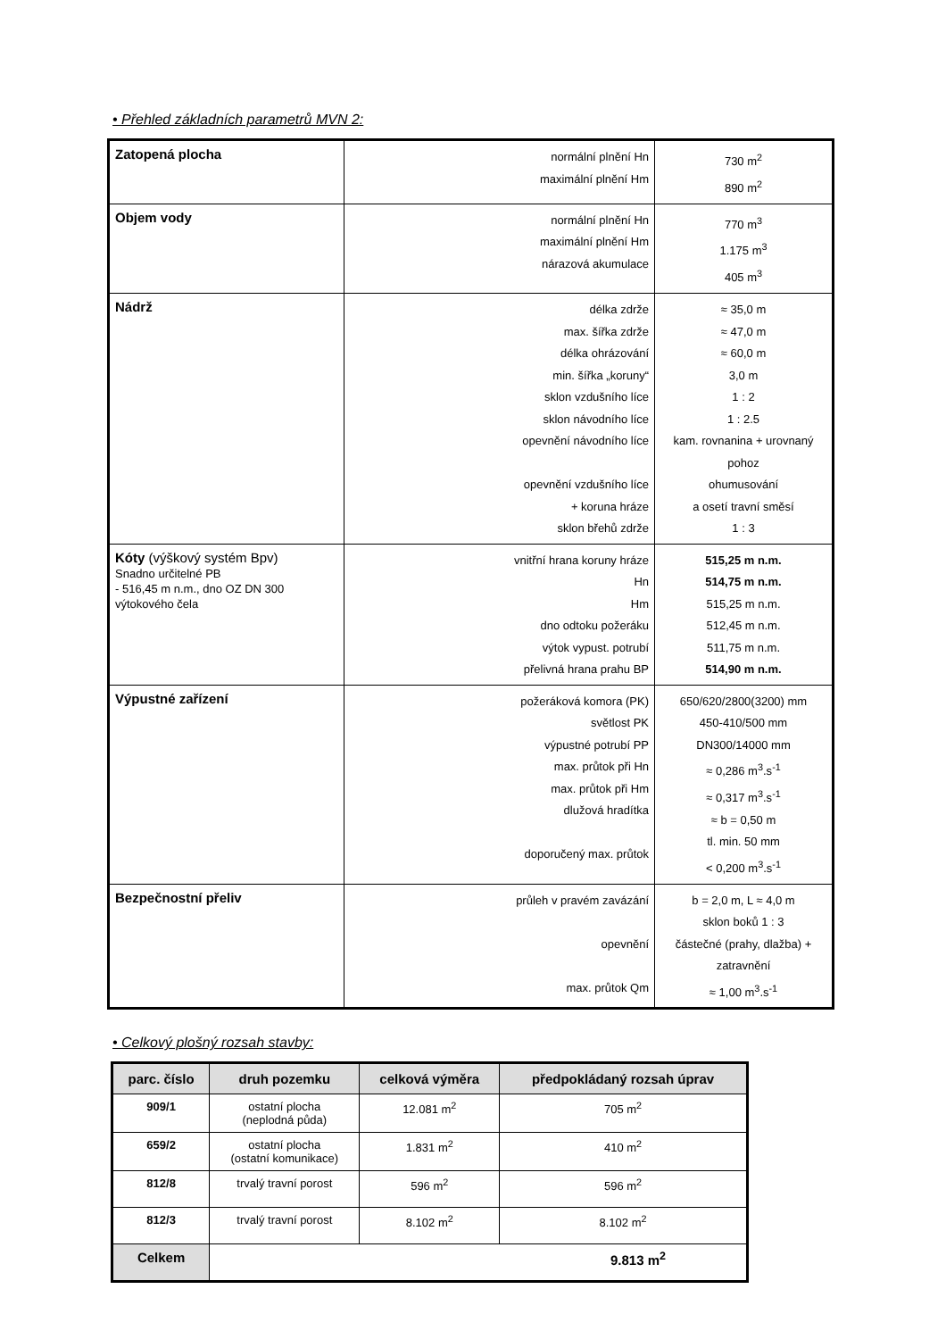• Přehled základních parametrů MVN 2:
| Zatopená plocha | normální plnění Hn maximální plnění Hm | 730 m<sup>2</sup> 890 m<sup>2</sup> |
| Objem vody | normální plnění Hn maximální plnění Hm nárazová akumulace | 770 m<sup>3</sup> 1.175 m<sup>3</sup> 405 m<sup>3</sup> |
| Nádrž | délka zdrže max. šířka zdrže délka ohrázování min. šířka „koruny“ sklon vzdušního líce sklon návodního líce opevnění návodního líce opevnění vzdušního líce + koruna hráze sklon břehů zdrže | ≈ 35,0 m ≈ 47,0 m ≈ 60,0 m 3,0 m 1 : 2 1 : 2.5 kam. rovnanina + urovnaný pohoz ohumusování a osetí travní směsí 1 : 3 |
| Kóty (výškový systém Bpv) Snadno určitelné PB - 516,45 m n.m., dno OZ DN 300 výtokového čela | vnitřní hrana koruny hráze Hn Hm dno odtoku požeráku výtok vypust. potrubí přelivná hrana prahu BP | 515,25 m n.m. 514,75 m n.m. 515,25 m n.m. 512,45 m n.m. 511,75 m n.m. 514,90 m n.m. |
| Výpustné zařízení | požeráková komora (PK) světlost PK výpustné potrubí PP max. průtok při Hn max. průtok při Hm dlužová hradítka doporučený max. průtok | 650/620/2800(3200) mm 450-410/500 mm DN300/14000 mm ≈ 0,286 m<sup>3</sup>.s<sup>-1</sup> ≈ 0,317 m<sup>3</sup>.s<sup>-1</sup> ≈ b = 0,50 m tl. min. 50 mm < 0,200 m<sup>3</sup>.s<sup>-1</sup> |
| Bezpečnostní přeliv | průleh v pravém zavázání opevnění max. průtok Qm | b = 2,0 m, L ≈ 4,0 m sklon boků 1 : 3 částečné (prahy, dlažba) + zatravnění ≈ 1,00 m<sup>3</sup>.s<sup>-1</sup> |
• Celkový plošný rozsah stavby:
| parc. číslo | druh pozemku | celková výměra | předpokládaný rozsah úprav |
| --- | --- | --- | --- |
| 909/1 | ostatní plocha (neplodná půda) | 12.081 m<sup>2</sup> | 705 m<sup>2</sup> |
| 659/2 | ostatní plocha (ostatní komunikace) | 1.831 m<sup>2</sup> | 410 m<sup>2</sup> |
| 812/8 | trvalý travní porost | 596 m<sup>2</sup> | 596 m<sup>2</sup> |
| 812/3 | trvalý travní porost | 8.102 m<sup>2</sup> | 8.102 m<sup>2</sup> |
| Celkem | 9.813 m<sup>2</sup> | | |